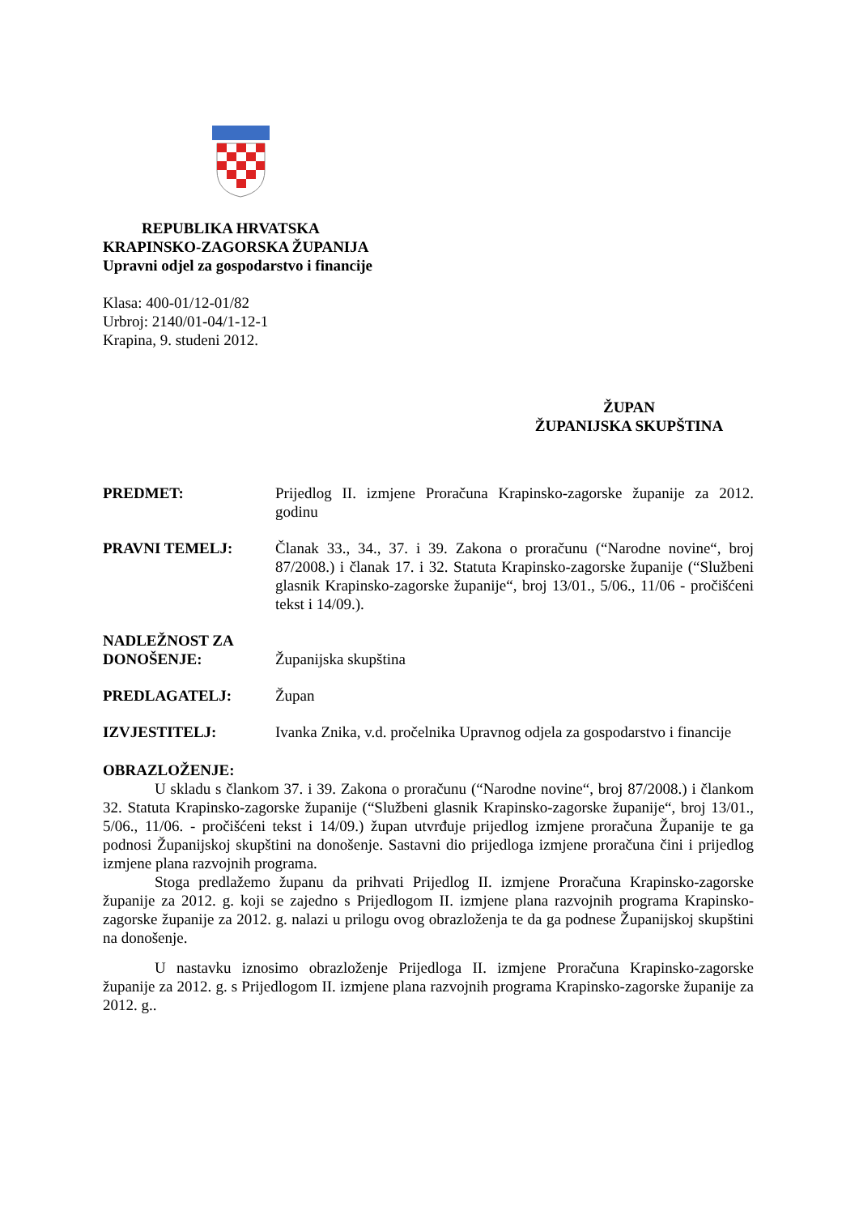REPUBLIKA HRVATSKA
KRAPINSKO-ZAGORSKA ŽUPANIJA
Upravni odjel za gospodarstvo i financije
Klasa: 400-01/12-01/82
Urbroj: 2140/01-04/1-12-1
Krapina, 9. studeni 2012.
ŽUPAN
ŽUPANIJSKA SKUPŠTINA
PREDMET: Prijedlog II. izmjene Proračuna Krapinsko-zagorske županije za 2012. godinu
PRAVNI TEMELJ: Članak 33., 34., 37. i 39. Zakona o proračunu (“Narodne novine“, broj 87/2008.) i članak 17. i 32. Statuta Krapinsko-zagorske županije (“Službeni glasnik Krapinsko-zagorske županije“, broj 13/01., 5/06., 11/06 - pročišćeni tekst i 14/09.).
NADLEŽNOST ZA
DONOŠENJE:
Županijska skupština
PREDLAGATELJ: Župan
IZVJESTITELJ: Ivanka Znika, v.d. pročelnika Upravnog odjela za gospodarstvo i financije
OBRAZLOŽENJE:
U skladu s člankom 37. i 39. Zakona o proračunu (“Narodne novine“, broj 87/2008.) i člankom 32. Statuta Krapinsko-zagorske županije (“Službeni glasnik Krapinsko-zagorske županije“, broj 13/01., 5/06., 11/06. - pročišćeni tekst i 14/09.) župan utvrđuje prijedlog izmjene proračuna Županije te ga podnosi Županijskoj skupštini na donošenje. Sastavni dio prijedloga izmjene proračuna čini i prijedlog izmjene plana razvojnih programa.
Stoga predlažemo županu da prihvati Prijedlog II. izmjene Proračuna Krapinsko-zagorske županije za 2012. g. koji se zajedno s Prijedlogom II. izmjene plana razvojnih programa Krapinsko-zagorske županije za 2012. g. nalazi u prilogu ovog obrazloženja te da ga podnese Županijskoj skupštini na donošenje.
U nastavku iznosimo obrazloženje Prijedloga II. izmjene Proračuna Krapinsko-zagorske županije za 2012. g. s Prijedlogom II. izmjene plana razvojnih programa Krapinsko-zagorske županije za 2012. g..